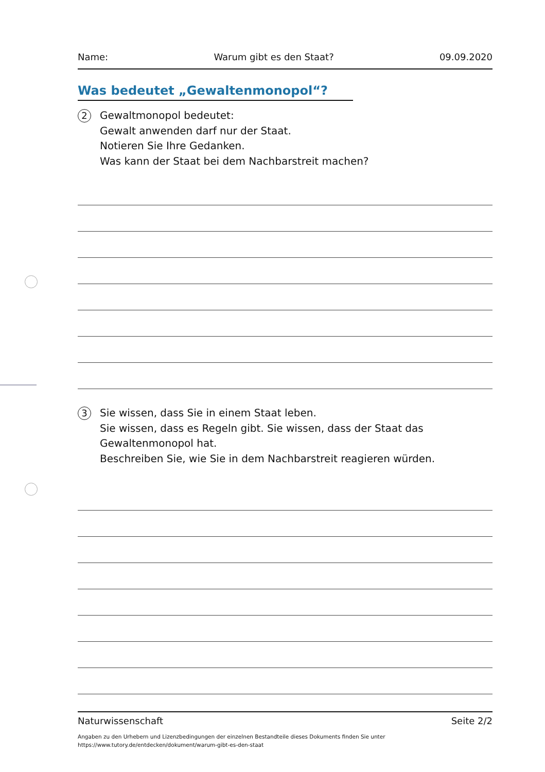Name: Warum gibt es den Staat? 09.09.2020
Was bedeutet „Gewaltenmonopol“?
2
Gewaltmonopol bedeutet:
Gewalt anwenden darf nur der Staat.
Notieren Sie Ihre Gedanken.
Was kann der Staat bei dem Nachbarstreit machen?
3
Sie wissen, dass Sie in einem Staat leben.
Sie wissen, dass es Regeln gibt. Sie wissen, dass der Staat das Gewaltenmonopol hat.
Beschreiben Sie, wie Sie in dem Nachbarstreit reagieren würden.
Naturwissenschaft Seite 2/2
Angaben zu den Urhebern und Lizenzbedingungen der einzelnen Bestandteile dieses Dokuments finden Sie unter
https://www.tutory.de/entdecken/dokument/warum-gibt-es-den-staat